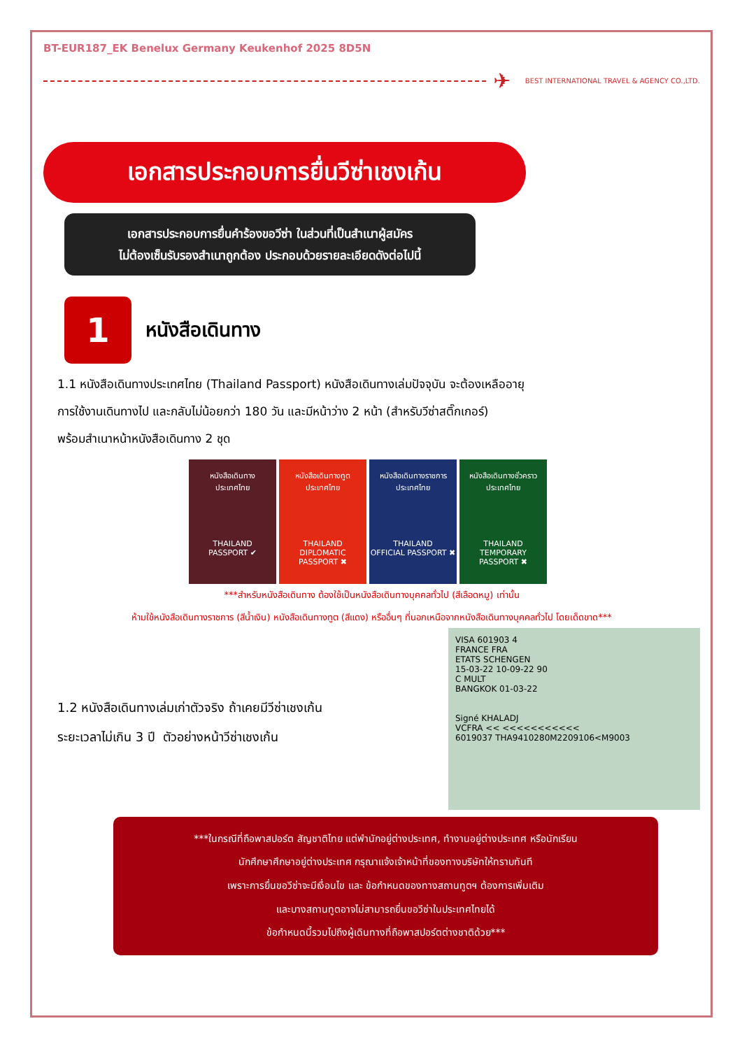BT-EUR187_EK Benelux Germany Keukenhof 2025 8D5N
✈ BEST INTERNATIONAL TRAVEL & AGENCY CO.,LTD.
เอกสารประกอบการยื่นวีซ่าเชงเก้น
เอกสารประกอบการยื่นคำร้องขอวีซ่า ในส่วนที่เป็นสำเนาผู้สมัคร
ไม่ต้องเซ็นรับรองสำเนาถูกต้อง ประกอบด้วยรายละเอียดดังต่อไปนี้
1
หนังสือเดินทาง
1.1 หนังสือเดินทางประเทศไทย (Thailand Passport) หนังสือเดินทางเล่มปัจจุบัน จะต้องเหลืออายุ
การใช้งานเดินทางไป และกลับไม่น้อยกว่า 180 วัน และมีหน้าว่าง 2 หน้า (สำหรับวีซ่าสติ๊กเกอร์)
พร้อมสำเนาหน้าหนังสือเดินทาง 2 ชุด
หนังสือเดินทาง
ประเทศไทย
THAILAND
PASSPORT ✔
หนังสือเดินทางทูต
ประเทศไทย
THAILAND
DIPLOMATIC PASSPORT ✖
หนังสือเดินทางราชการ
ประเทศไทย
THAILAND
OFFICIAL PASSPORT ✖
หนังสือเดินทางชั่วคราว
ประเทศไทย
THAILAND
TEMPORARY PASSPORT ✖
***สำหรับหนังสือเดินทาง ต้องใช้เป็นหนังสือเดินทางบุคคลทั่วไป (สีเลือดหมู) เท่านั้น
ห้ามใช้หนังสือเดินทางราชการ (สีน้ำเงิน) หนังสือเดินทางทูต (สีแดง) หรืออื่นๆ ที่นอกเหนือจากหนังสือเดินทางบุคคลทั่วไป โดยเด็ดขาด***
1.2 หนังสือเดินทางเล่มเก่าตัวจริง ถ้าเคยมีวีซ่าเชงเก้น
ระยะเวลาไม่เกิน 3 ปี ตัวอย่างหน้าวีซ่าเชงเก้น
VISA 601903 4
FRANCE FRA
ETATS SCHENGEN
15-03-22 10-09-22 90
C MULT
BANGKOK 01-03-22
Signé KHALADJ
VCFRA << <<<<<<<<<<<
6019037 THA9410280M2209106<M9003
***ในกรณีที่ถือพาสปอร์ต สัญชาติไทย แต่พำนักอยู่ต่างประเทศ, ทำงานอยู่ต่างประเทศ หรือนักเรียน
นักศึกษาศึกษาอยู่ต่างประเทศ กรุณาแจ้งเจ้าหน้าที่ของทางบริษัทให้ทราบทันที
เพราะการยื่นขอวีซ่าจะมีเงื่อนไข และ ข้อกำหนดของทางสถานทูตฯ ต้องการเพิ่มเติม
และบางสถานทูตอาจไม่สามารถยื่นขอวีซ่าในประเทศไทยได้
ข้อกำหนดนี้รวมไปถึงผู้เดินทางที่ถือพาสปอร์ตต่างชาติด้วย***